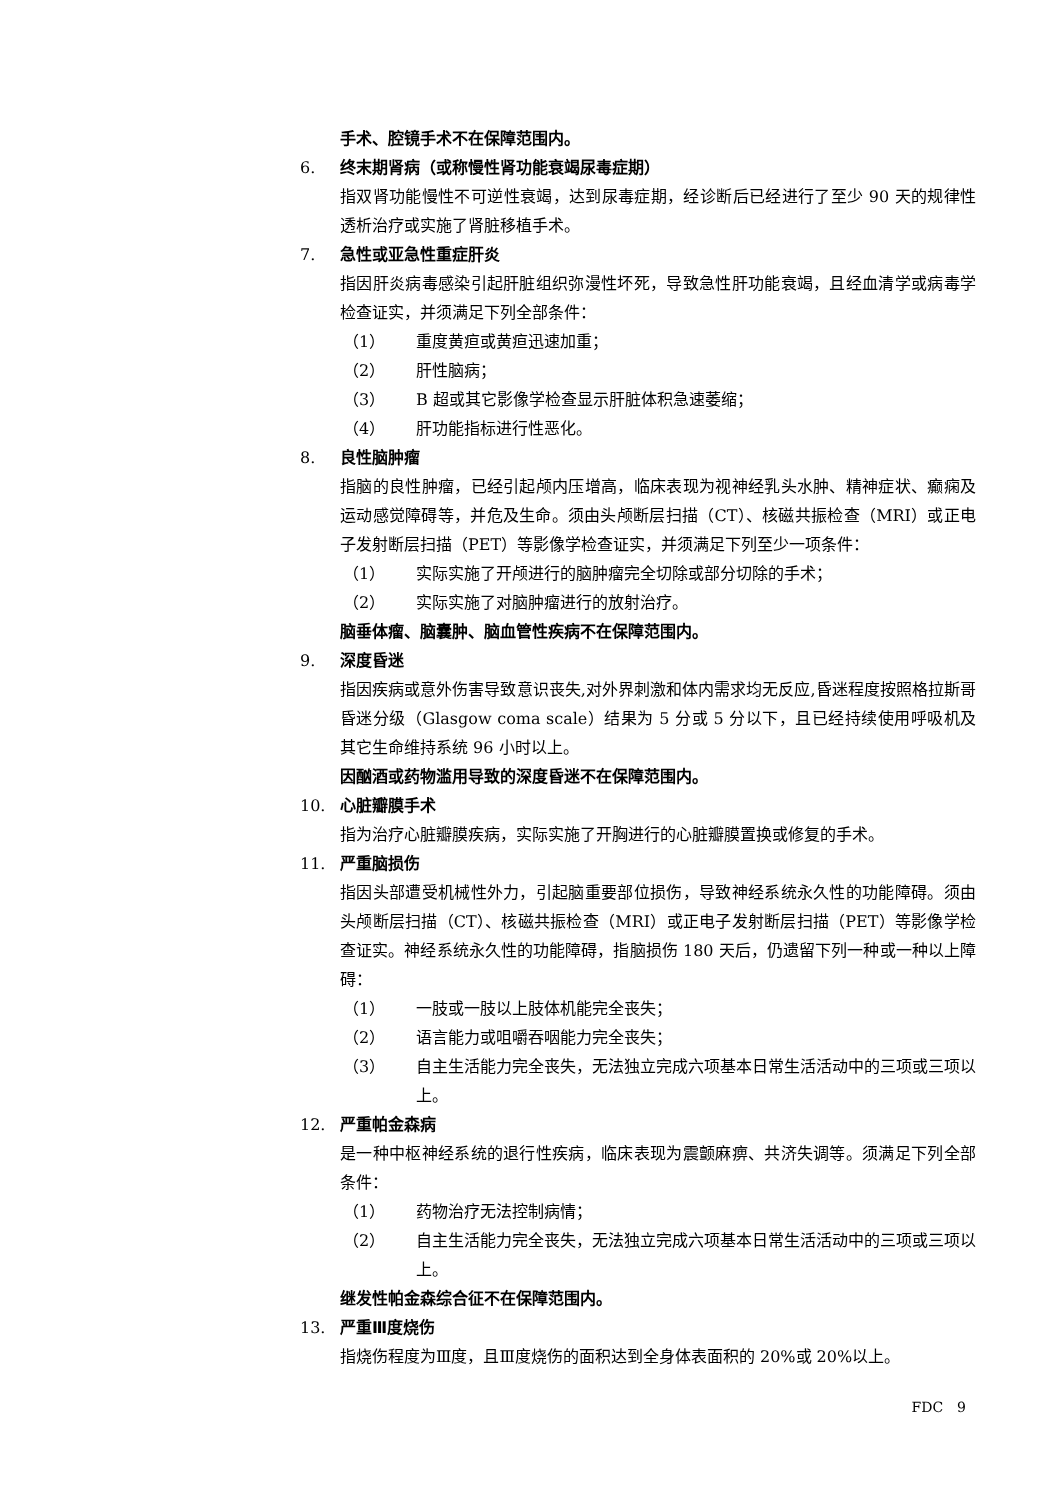手术、腔镜手术不在保障范围内。
6. 终末期肾病（或称慢性肾功能衰竭尿毒症期）
指双肾功能慢性不可逆性衰竭，达到尿毒症期，经诊断后已经进行了至少 90 天的规律性透析治疗或实施了肾脏移植手术。
7. 急性或亚急性重症肝炎
指因肝炎病毒感染引起肝脏组织弥漫性坏死，导致急性肝功能衰竭，且经血清学或病毒学检查证实，并须满足下列全部条件：
（1） 重度黄疸或黄疸迅速加重；
（2） 肝性脑病；
（3） B 超或其它影像学检查显示肝脏体积急速萎缩；
（4） 肝功能指标进行性恶化。
8. 良性脑肿瘤
指脑的良性肿瘤，已经引起颅内压增高，临床表现为视神经乳头水肿、精神症状、癫痫及运动感觉障碍等，并危及生命。须由头颅断层扫描（CT）、核磁共振检查（MRI）或正电子发射断层扫描（PET）等影像学检查证实，并须满足下列至少一项条件：
（1） 实际实施了开颅进行的脑肿瘤完全切除或部分切除的手术；
（2） 实际实施了对脑肿瘤进行的放射治疗。
脑垂体瘤、脑囊肿、脑血管性疾病不在保障范围内。
9. 深度昏迷
指因疾病或意外伤害导致意识丧失,对外界刺激和体内需求均无反应,昏迷程度按照格拉斯哥昏迷分级（Glasgow coma scale）结果为 5 分或 5 分以下，且已经持续使用呼吸机及其它生命维持系统 96 小时以上。
因酗酒或药物滥用导致的深度昏迷不在保障范围内。
10. 心脏瓣膜手术
指为治疗心脏瓣膜疾病，实际实施了开胸进行的心脏瓣膜置换或修复的手术。
11. 严重脑损伤
指因头部遭受机械性外力，引起脑重要部位损伤，导致神经系统永久性的功能障碍。须由头颅断层扫描（CT）、核磁共振检查（MRI）或正电子发射断层扫描（PET）等影像学检查证实。神经系统永久性的功能障碍，指脑损伤 180 天后，仍遗留下列一种或一种以上障碍：
（1） 一肢或一肢以上肢体机能完全丧失；
（2） 语言能力或咀嚼吞咽能力完全丧失；
（3） 自主生活能力完全丧失，无法独立完成六项基本日常生活活动中的三项或三项以上。
12. 严重帕金森病
是一种中枢神经系统的退行性疾病，临床表现为震颤麻痹、共济失调等。须满足下列全部条件：
（1） 药物治疗无法控制病情；
（2） 自主生活能力完全丧失，无法独立完成六项基本日常生活活动中的三项或三项以上。
继发性帕金森综合征不在保障范围内。
13. 严重Ⅲ度烧伤
指烧伤程度为Ⅲ度，且Ⅲ度烧伤的面积达到全身体表面积的 20%或 20%以上。
FDC　9